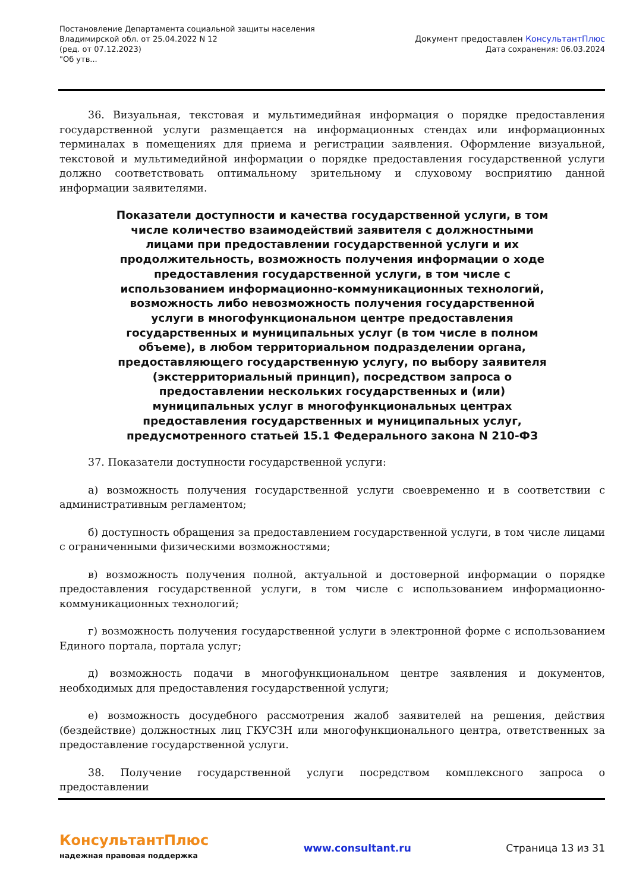Постановление Департамента социальной защиты населения
Владимирской обл. от 25.04.2022 N 12
(ред. от 07.12.2023)
"Об утв...
Документ предоставлен КонсультантПлюс
Дата сохранения: 06.03.2024
36. Визуальная, текстовая и мультимедийная информация о порядке предоставления государственной услуги размещается на информационных стендах или информационных терминалах в помещениях для приема и регистрации заявления. Оформление визуальной, текстовой и мультимедийной информации о порядке предоставления государственной услуги должно соответствовать оптимальному зрительному и слуховому восприятию данной информации заявителями.
Показатели доступности и качества государственной услуги, в том числе количество взаимодействий заявителя с должностными лицами при предоставлении государственной услуги и их продолжительность, возможность получения информации о ходе предоставления государственной услуги, в том числе с использованием информационно-коммуникационных технологий, возможность либо невозможность получения государственной услуги в многофункциональном центре предоставления государственных и муниципальных услуг (в том числе в полном объеме), в любом территориальном подразделении органа, предоставляющего государственную услугу, по выбору заявителя (экстерриториальный принцип), посредством запроса о предоставлении нескольких государственных и (или) муниципальных услуг в многофункциональных центрах предоставления государственных и муниципальных услуг, предусмотренного статьей 15.1 Федерального закона N 210-ФЗ
37. Показатели доступности государственной услуги:
а) возможность получения государственной услуги своевременно и в соответствии с административным регламентом;
б) доступность обращения за предоставлением государственной услуги, в том числе лицами с ограниченными физическими возможностями;
в) возможность получения полной, актуальной и достоверной информации о порядке предоставления государственной услуги, в том числе с использованием информационно-коммуникационных технологий;
г) возможность получения государственной услуги в электронной форме с использованием Единого портала, портала услуг;
д) возможность подачи в многофункциональном центре заявления и документов, необходимых для предоставления государственной услуги;
е) возможность досудебного рассмотрения жалоб заявителей на решения, действия (бездействие) должностных лиц ГКУСЗН или многофункционального центра, ответственных за предоставление государственной услуги.
38. Получение государственной услуги посредством комплексного запроса о предоставлении
КонсультантПлюс
надежная правовая поддержка
www.consultant.ru Страница 13 из 31